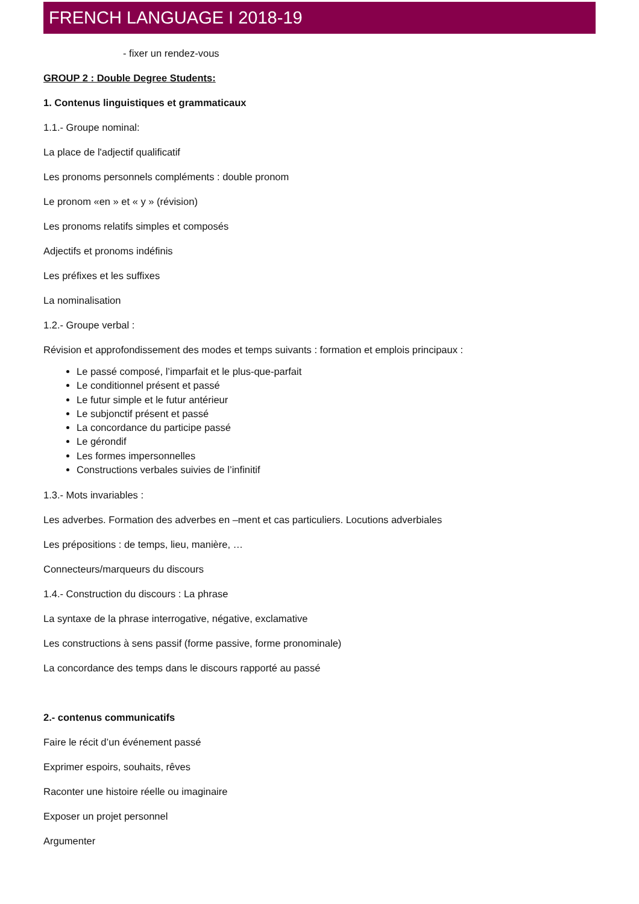FRENCH LANGUAGE I 2018-19
- fixer un rendez-vous
GROUP 2 : Double Degree Students:
1. Contenus linguistiques et grammaticaux
1.1.- Groupe nominal:
La place de l'adjectif qualificatif
Les pronoms personnels compléments : double pronom
Le pronom «en » et « y » (révision)
Les pronoms relatifs simples et composés
Adjectifs et pronoms indéfinis
Les préfixes et les suffixes
La nominalisation
1.2.- Groupe verbal :
Révision et approfondissement des modes et temps suivants : formation et emplois principaux :
Le passé composé, l’imparfait et le plus-que-parfait
Le conditionnel présent et passé
Le futur simple et le futur antérieur
Le subjonctif présent et passé
La concordance du participe passé
Le gérondif
Les formes impersonnelles
Constructions verbales suivies de l’infinitif
1.3.- Mots invariables :
Les adverbes. Formation des adverbes en –ment et cas particuliers. Locutions adverbiales
Les prépositions : de temps, lieu, manière, …
Connecteurs/marqueurs du discours
1.4.- Construction du discours : La phrase
La syntaxe de la phrase interrogative, négative, exclamative
Les constructions à sens passif (forme passive, forme pronominale)
La concordance des temps dans le discours rapporté au passé
2.- contenus communicatifs
Faire le récit d’un événement passé
Exprimer espoirs, souhaits, rêves
Raconter une histoire réelle ou imaginaire
Exposer un projet personnel
Argumenter